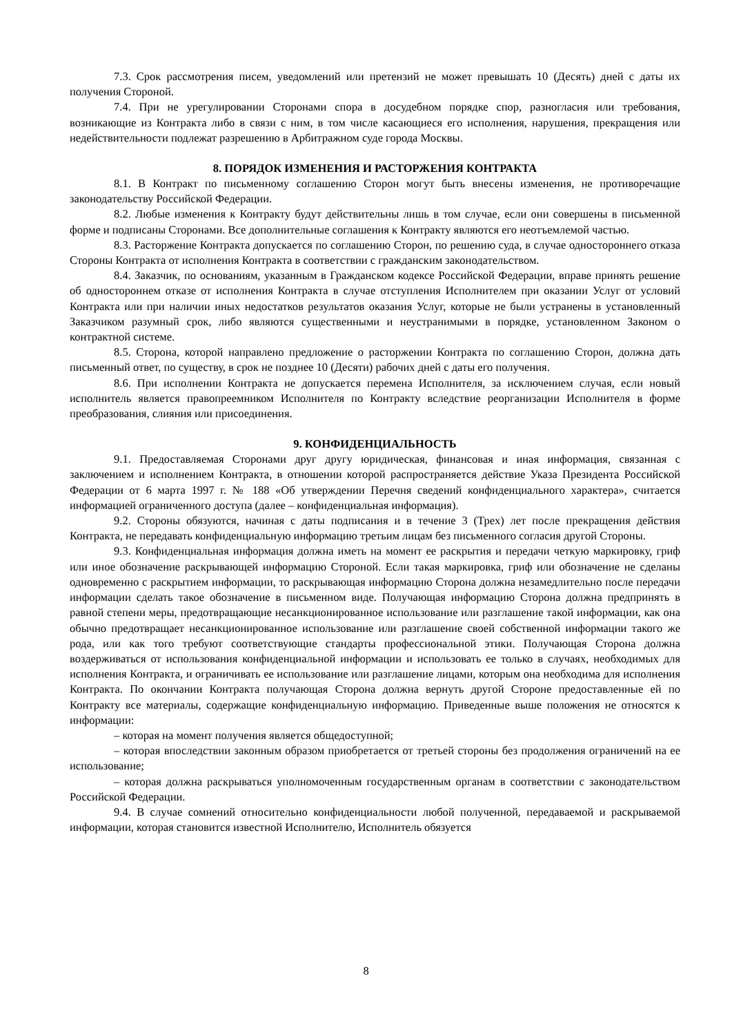7.3. Срок рассмотрения писем, уведомлений или претензий не может превышать 10 (Десять) дней с даты их получения Стороной.
7.4. При не урегулировании Сторонами спора в досудебном порядке спор, разногласия или требования, возникающие из Контракта либо в связи с ним, в том числе касающиеся его исполнения, нарушения, прекращения или недействительности подлежат разрешению в Арбитражном суде города Москвы.
8. ПОРЯДОК ИЗМЕНЕНИЯ И РАСТОРЖЕНИЯ КОНТРАКТА
8.1. В Контракт по письменному соглашению Сторон могут быть внесены изменения, не противоречащие законодательству Российской Федерации.
8.2. Любые изменения к Контракту будут действительны лишь в том случае, если они совершены в письменной форме и подписаны Сторонами. Все дополнительные соглашения к Контракту являются его неотъемлемой частью.
8.3. Расторжение Контракта допускается по соглашению Сторон, по решению суда, в случае одностороннего отказа Стороны Контракта от исполнения Контракта в соответствии с гражданским законодательством.
8.4. Заказчик, по основаниям, указанным в Гражданском кодексе Российской Федерации, вправе принять решение об одностороннем отказе от исполнения Контракта в случае отступления Исполнителем при оказании Услуг от условий Контракта или при наличии иных недостатков результатов оказания Услуг, которые не были устранены в установленный Заказчиком разумный срок, либо являются существенными и неустранимыми в порядке, установленном Законом о контрактной системе.
8.5. Сторона, которой направлено предложение о расторжении Контракта по соглашению Сторон, должна дать письменный ответ, по существу, в срок не позднее 10 (Десяти) рабочих дней с даты его получения.
8.6. При исполнении Контракта не допускается перемена Исполнителя, за исключением случая, если новый исполнитель является правопреемником Исполнителя по Контракту вследствие реорганизации Исполнителя в форме преобразования, слияния или присоединения.
9. КОНФИДЕНЦИАЛЬНОСТЬ
9.1. Предоставляемая Сторонами друг другу юридическая, финансовая и иная информация, связанная с заключением и исполнением Контракта, в отношении которой распространяется действие Указа Президента Российской Федерации от 6 марта 1997 г. № 188 «Об утверждении Перечня сведений конфиденциального характера», считается информацией ограниченного доступа (далее – конфиденциальная информация).
9.2. Стороны обязуются, начиная с даты подписания и в течение 3 (Трех) лет после прекращения действия Контракта, не передавать конфиденциальную информацию третьим лицам без письменного согласия другой Стороны.
9.3. Конфиденциальная информация должна иметь на момент ее раскрытия и передачи четкую маркировку, гриф или иное обозначение раскрывающей информацию Стороной. Если такая маркировка, гриф или обозначение не сделаны одновременно с раскрытием информации, то раскрывающая информацию Сторона должна незамедлительно после передачи информации сделать такое обозначение в письменном виде. Получающая информацию Сторона должна предпринять в равной степени меры, предотвращающие несанкционированное использование или разглашение такой информации, как она обычно предотвращает несанкционированное использование или разглашение своей собственной информации такого же рода, или как того требуют соответствующие стандарты профессиональной этики. Получающая Сторона должна воздерживаться от использования конфиденциальной информации и использовать ее только в случаях, необходимых для исполнения Контракта, и ограничивать ее использование или разглашение лицами, которым она необходима для исполнения Контракта. По окончании Контракта получающая Сторона должна вернуть другой Стороне предоставленные ей по Контракту все материалы, содержащие конфиденциальную информацию. Приведенные выше положения не относятся к информации:
– которая на момент получения является общедоступной;
– которая впоследствии законным образом приобретается от третьей стороны без продолжения ограничений на ее использование;
– которая должна раскрываться уполномоченным государственным органам в соответствии с законодательством Российской Федерации.
9.4. В случае сомнений относительно конфиденциальности любой полученной, передаваемой и раскрываемой информации, которая становится известной Исполнителю, Исполнитель обязуется
8